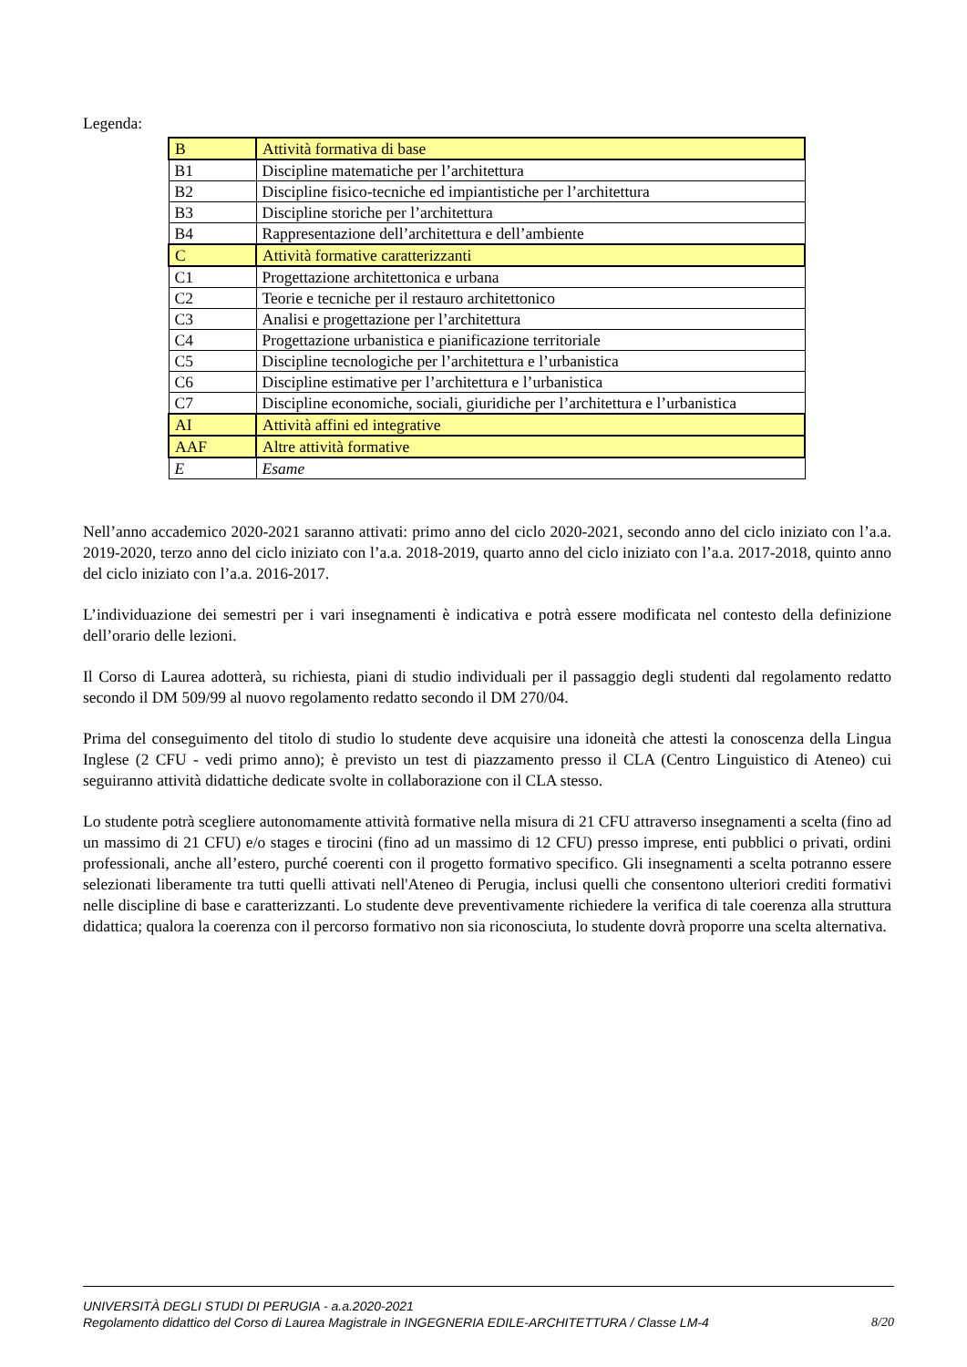Legenda:
| B | Attività formativa di base |
| B1 | Discipline matematiche per l’architettura |
| B2 | Discipline fisico-tecniche ed impiantistiche per l’architettura |
| B3 | Discipline storiche per l’architettura |
| B4 | Rappresentazione dell’architettura e dell’ambiente |
| C | Attività formative caratterizzanti |
| C1 | Progettazione architettonica e urbana |
| C2 | Teorie e tecniche per il restauro architettonico |
| C3 | Analisi e progettazione per l’architettura |
| C4 | Progettazione urbanistica e pianificazione territoriale |
| C5 | Discipline tecnologiche per l’architettura e l’urbanistica |
| C6 | Discipline estimative per l’architettura e l’urbanistica |
| C7 | Discipline economiche, sociali, giuridiche per l’architettura e l’urbanistica |
| AI | Attività affini ed integrative |
| AAF | Altre attività formative |
| E | Esame |
Nell’anno accademico 2020-2021 saranno attivati: primo anno del ciclo 2020-2021, secondo anno del ciclo iniziato con l’a.a. 2019-2020, terzo anno del ciclo iniziato con l’a.a. 2018-2019, quarto anno del ciclo iniziato con l’a.a. 2017-2018, quinto anno del ciclo iniziato con l’a.a. 2016-2017.
L’individuazione dei semestri per i vari insegnamenti è indicativa e potrà essere modificata nel contesto della definizione dell’orario delle lezioni.
Il Corso di Laurea adotterà, su richiesta, piani di studio individuali per il passaggio degli studenti dal regolamento redatto secondo il DM 509/99 al nuovo regolamento redatto secondo il DM 270/04.
Prima del conseguimento del titolo di studio lo studente deve acquisire una idoneità che attesti la conoscenza della Lingua Inglese (2 CFU - vedi primo anno); è previsto un test di piazzamento presso il CLA (Centro Linguistico di Ateneo) cui seguiranno attività didattiche dedicate svolte in collaborazione con il CLA stesso.
Lo studente potrà scegliere autonomamente attività formative nella misura di 21 CFU attraverso insegnamenti a scelta (fino ad un massimo di 21 CFU) e/o stages e tirocini (fino ad un massimo di 12 CFU) presso imprese, enti pubblici o privati, ordini professionali, anche all’estero, purché coerenti con il progetto formativo specifico. Gli insegnamenti a scelta potranno essere selezionati liberamente tra tutti quelli attivati nell'Ateneo di Perugia, inclusi quelli che consentono ulteriori crediti formativi nelle discipline di base e caratterizzanti. Lo studente deve preventivamente richiedere la verifica di tale coerenza alla struttura didattica; qualora la coerenza con il percorso formativo non sia riconosciuta, lo studente dovrà proporre una scelta alternativa.
UNIVERSITÀ DEGLI STUDI DI PERUGIA - a.a.2020-2021
Regolamento didattico del Corso di Laurea Magistrale in INGEGNERIA EDILE-ARCHITETTURA / Classe LM-4 8/20